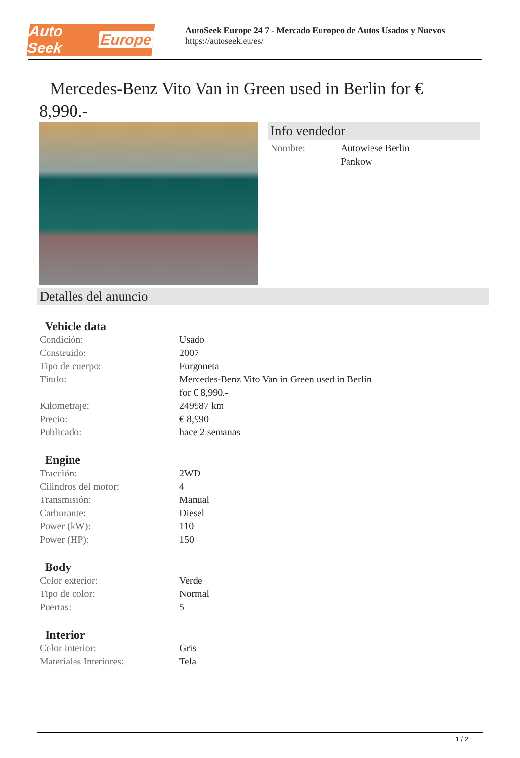Auto Seek Europe
AutoSeek Europe 24 7 - Mercado Europeo de Autos Usados y Nuevos
https://autoseek.eu/es/
Mercedes-Benz Vito Van in Green used in Berlin for € 8,990.-
Info vendedor
| Nombre: | Autowiese Berlin Pankow |
Detalles del anuncio
Vehicle data
| Condición: | Usado |
| Construido: | 2007 |
| Tipo de cuerpo: | Furgoneta |
| Título: | Mercedes-Benz Vito Van in Green used in Berlin for € 8,990.- |
| Kilometraje: | 249987 km |
| Precio: | € 8,990 |
| Publicado: | hace 2 semanas |
Engine
| Tracción: | 2WD |
| Cilindros del motor: | 4 |
| Transmisión: | Manual |
| Carburante: | Diesel |
| Power (kW): | 110 |
| Power (HP): | 150 |
Body
| Color exterior: | Verde |
| Tipo de color: | Normal |
| Puertas: | 5 |
Interior
| Color interior: | Gris |
| Materiales Interiores: | Tela |
1 / 2